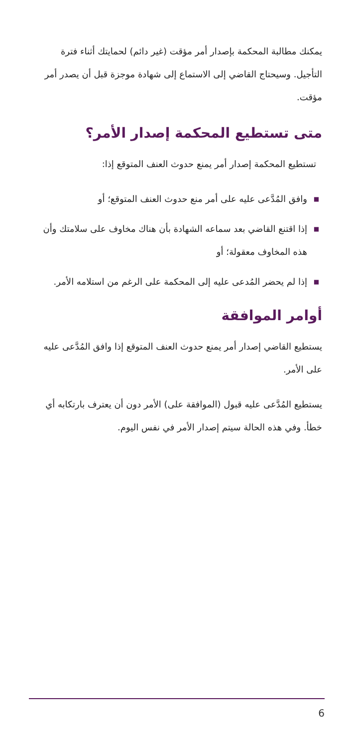يمكنك مطالبة المحكمة بإصدار أمر مؤقت (غير دائم) لحمايتك أثناء فترة التأجيل. وسيحتاج القاضي إلى الاستماع إلى شهادة موجزة قبل أن يصدر أمر مؤقت.
متى تستطيع المحكمة إصدار الأمر؟
تستطيع المحكمة إصدار أمر يمنع حدوث العنف المتوقع إذا:
■ وافق المُدَّعى عليه على أمر منع حدوث العنف المتوقع؛ أو
■ إذا اقتنع القاضي بعد سماعه الشهادة بأن هناك مخاوف على سلامتك وأن هذه المخاوف معقولة؛ أو
■ إذا لم يحضر المُدعى عليه إلى المحكمة على الرغم من استلامه الأمر.
أوامر الموافقة
يستطيع القاضي إصدار أمر يمنع حدوث العنف المتوقع إذا وافق المُدَّعى عليه على الأمر.
يستطيع المُدَّعى عليه قبول (الموافقة على) الأمر دون أن يعترف بارتكابه أي خطأ. وفي هذه الحالة سيتم إصدار الأمر في نفس اليوم.
6